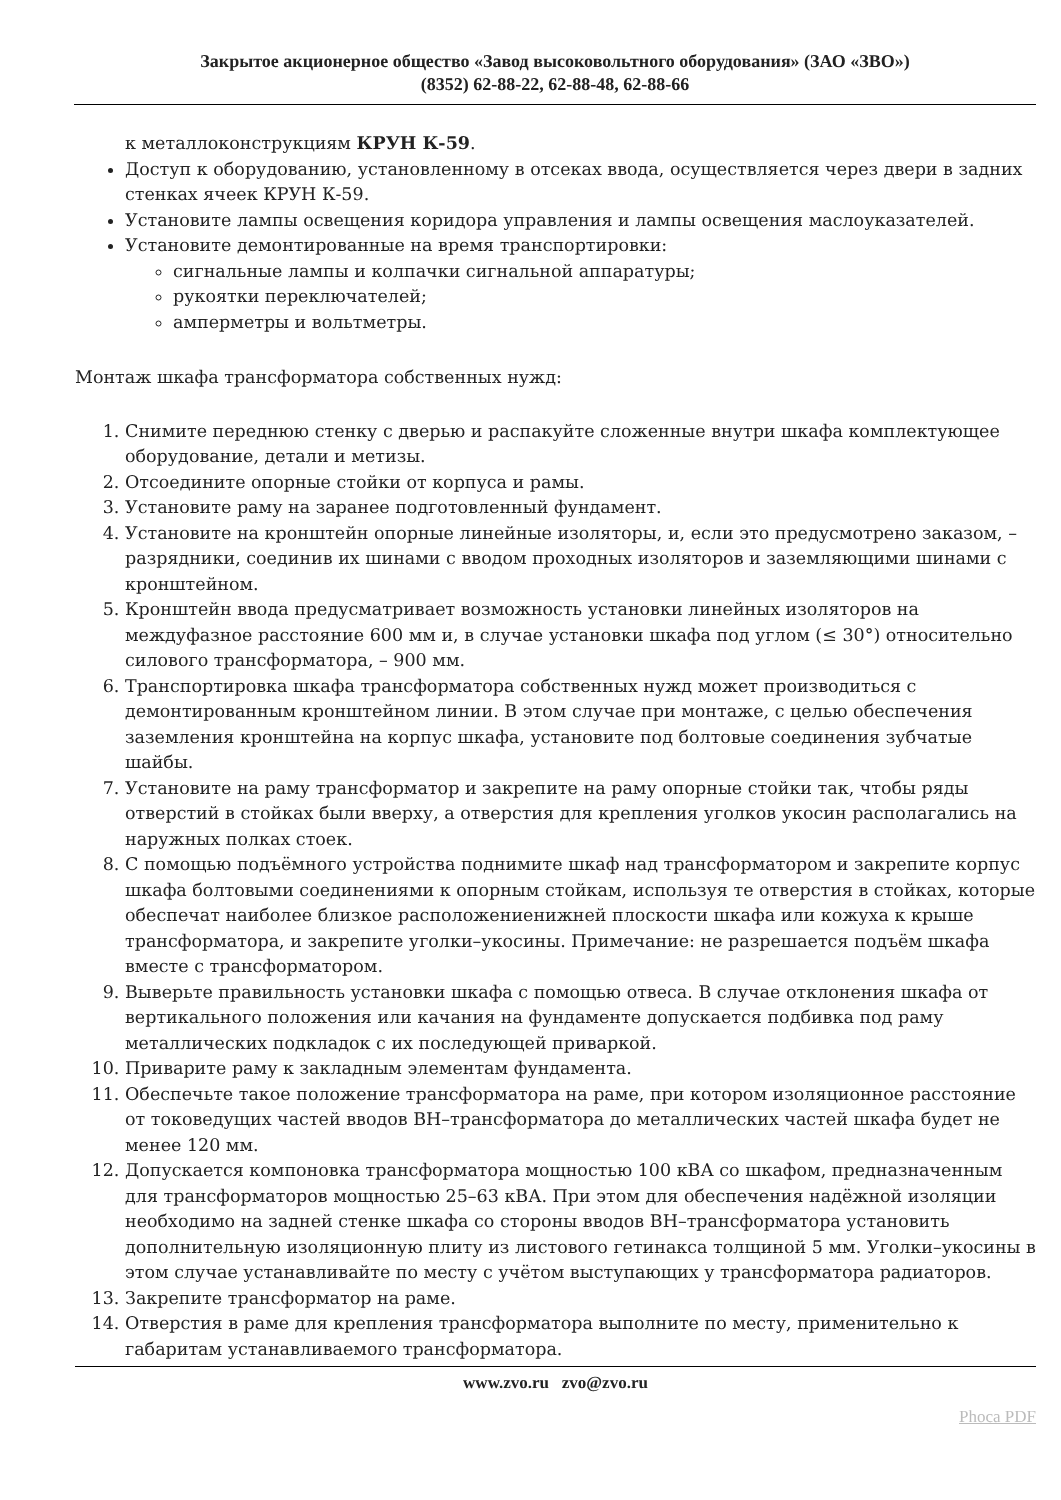Закрытое акционерное общество «Завод высоковольтного оборудования» (ЗАО «ЗВО»)
(8352) 62-88-22, 62-88-48, 62-88-66
к металлоконструкциям КРУН К-59.
Доступ к оборудованию, установленному в отсеках ввода, осуществляется через двери в задних стенках ячеек КРУН К-59.
Установите лампы освещения коридора управления и лампы освещения маслоуказателей.
Установите демонтированные на время транспортировки:
сигнальные лампы и колпачки сигнальной аппаратуры;
рукоятки переключателей;
амперметры и вольтметры.
Монтаж шкафа трансформатора собственных нужд:
1. Снимите переднюю стенку с дверью и распакуйте сложенные внутри шкафа комплектующее оборудование, детали и метизы.
2. Отсоедините опорные стойки от корпуса и рамы.
3. Установите раму на заранее подготовленный фундамент.
4. Установите на кронштейн опорные линейные изоляторы, и, если это предусмотрено заказом, – разрядники, соединив их шинами с вводом проходных изоляторов и заземляющими шинами с кронштейном.
5. Кронштейн ввода предусматривает возможность установки линейных изоляторов на междуфазное расстояние 600 мм и, в случае установки шкафа под углом (≤ 30°) относительно силового трансформатора, – 900 мм.
6. Транспортировка шкафа трансформатора собственных нужд может производиться с демонтированным кронштейном линии. В этом случае при монтаже, с целью обеспечения заземления кронштейна на корпус шкафа, установите под болтовые соединения зубчатые шайбы.
7. Установите на раму трансформатор и закрепите на раму опорные стойки так, чтобы ряды отверстий в стойках были вверху, а отверстия для крепления уголков укосин располагались на наружных полках стоек.
8. С помощью подъёмного устройства поднимите шкаф над трансформатором и закрепите корпус шкафа болтовыми соединениями к опорным стойкам, используя те отверстия в стойках, которые обеспечат наиболее близкое расположениенижней плоскости шкафа или кожуха к крыше трансформатора, и закрепите уголки–укосины. Примечание: не разрешается подъём шкафа вместе с трансформатором.
9. Выверьте правильность установки шкафа с помощью отвеса. В случае отклонения шкафа от вертикального положения или качания на фундаменте допускается подбивка под раму металлических подкладок с их последующей приваркой.
10. Приварите раму к закладным элементам фундамента.
11. Обеспечьте такое положение трансформатора на раме, при котором изоляционное расстояние от токоведущих частей вводов ВН–трансформатора до металлических частей шкафа будет не менее 120 мм.
12. Допускается компоновка трансформатора мощностью 100 кВА со шкафом, предназначенным для трансформаторов мощностью 25–63 кВА. При этом для обеспечения надёжной изоляции необходимо на задней стенке шкафа со стороны вводов ВН–трансформатора установить дополнительную изоляционную плиту из листового гетинакса толщиной 5 мм. Уголки–укосины в этом случае устанавливайте по месту с учётом выступающих у трансформатора радиаторов.
13. Закрепите трансформатор на раме.
14. Отверстия в раме для крепления трансформатора выполните по месту, применительно к габаритам устанавливаемого трансформатора.
www.zvo.ru zvo@zvo.ru
Phoca PDF